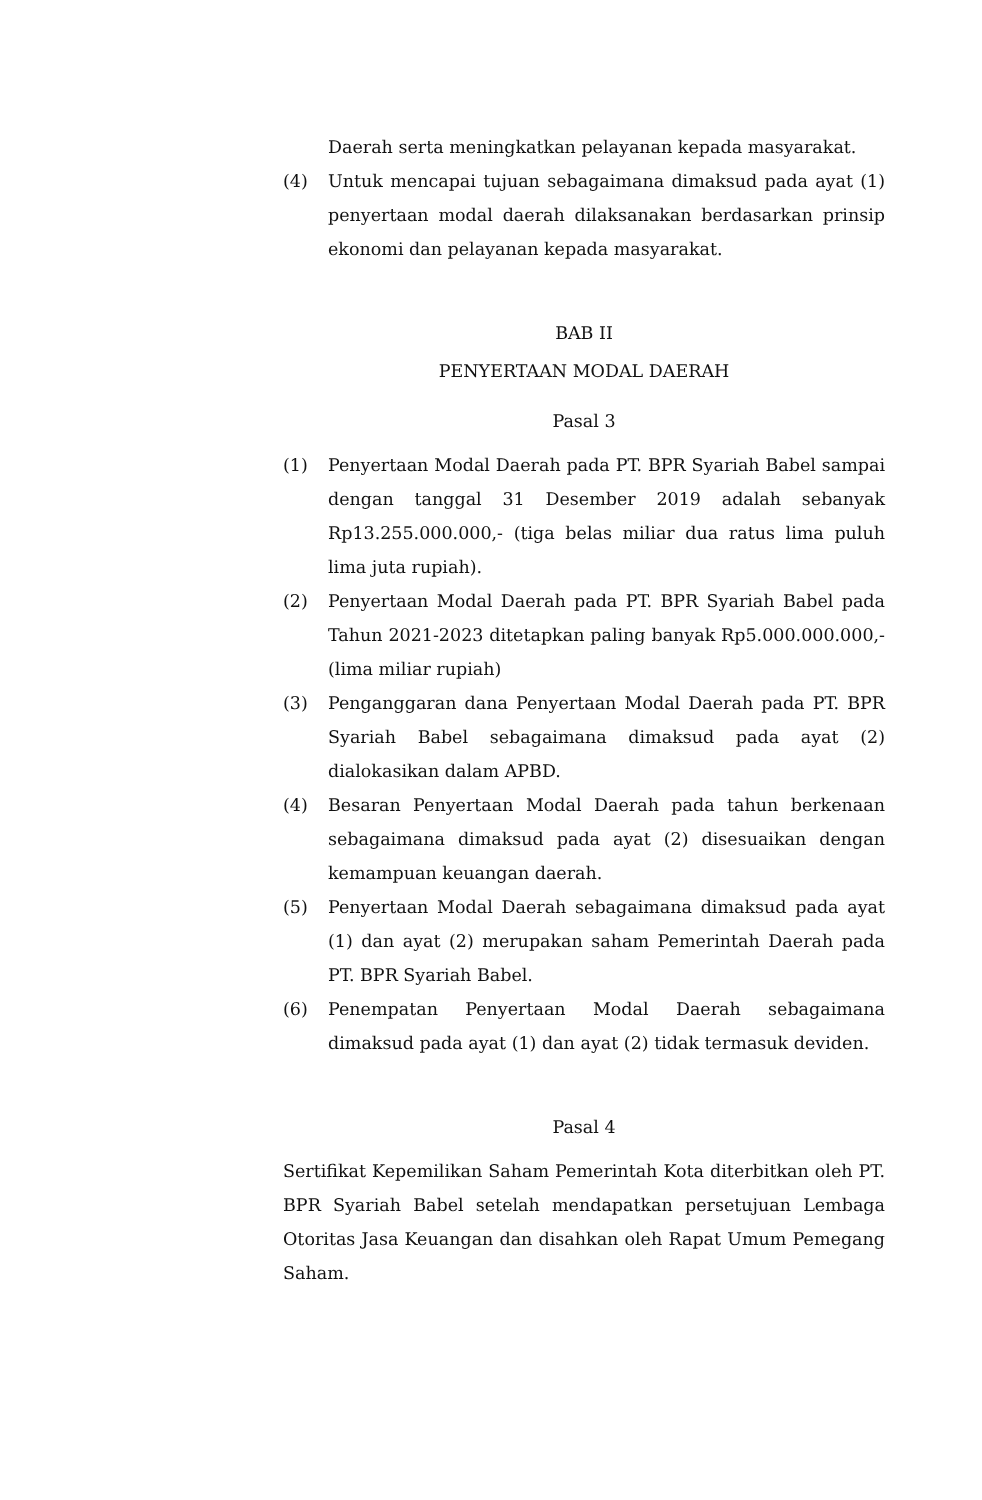Daerah serta meningkatkan pelayanan kepada masyarakat.
(4) Untuk mencapai tujuan sebagaimana dimaksud pada ayat (1) penyertaan modal daerah dilaksanakan berdasarkan prinsip ekonomi dan pelayanan kepada masyarakat.
BAB II
PENYERTAAN MODAL DAERAH
Pasal 3
(1) Penyertaan Modal Daerah pada PT. BPR Syariah Babel sampai dengan tanggal 31 Desember 2019 adalah sebanyak Rp13.255.000.000,- (tiga belas miliar dua ratus lima puluh lima juta rupiah).
(2) Penyertaan Modal Daerah pada PT. BPR Syariah Babel pada Tahun 2021-2023 ditetapkan paling banyak Rp5.000.000.000,- (lima miliar rupiah)
(3) Penganggaran dana Penyertaan Modal Daerah pada PT. BPR Syariah Babel sebagaimana dimaksud pada ayat (2) dialokasikan dalam APBD.
(4) Besaran Penyertaan Modal Daerah pada tahun berkenaan sebagaimana dimaksud pada ayat (2) disesuaikan dengan kemampuan keuangan daerah.
(5) Penyertaan Modal Daerah sebagaimana dimaksud pada ayat (1) dan ayat (2) merupakan saham Pemerintah Daerah pada PT. BPR Syariah Babel.
(6) Penempatan Penyertaan Modal Daerah sebagaimana dimaksud pada ayat (1) dan ayat (2) tidak termasuk deviden.
Pasal 4
Sertifikat Kepemilikan Saham Pemerintah Kota diterbitkan oleh PT. BPR Syariah Babel setelah mendapatkan persetujuan Lembaga Otoritas Jasa Keuangan dan disahkan oleh Rapat Umum Pemegang Saham.